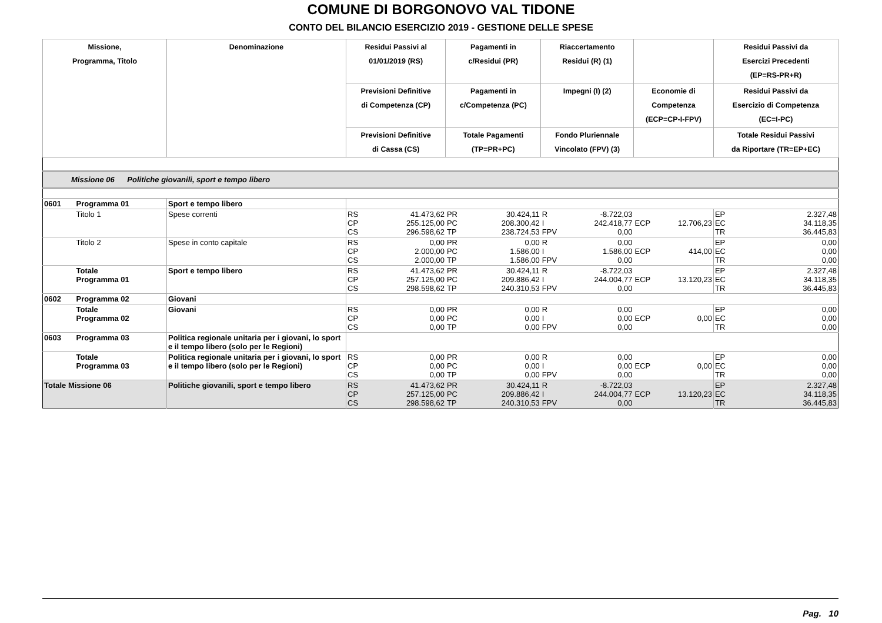COMUNE DI BORGONOVO VAL TIDONE
CONTO DEL BILANCIO ESERCIZIO 2019 - GESTIONE DELLE SPESE
| Missione, Programma, Titolo | | Denominazione | Residui Passivi al 01/01/2019 (RS) | | Pagamenti in c/Residui (PR) | | Riaccertamento Residui (R) (1) | | | | Residui Passivi da Esercizi Precedenti (EP=RS-PR+R) | |
| --- | --- | --- | --- | --- | --- | --- | --- | --- | --- | --- | --- | --- |
| | | | Previsioni Definitive di Competenza (CP) | | Pagamenti in c/Competenza (PC) | | Impegni (I) (2) | | Economie di Competenza (ECP=CP-I-FPV) | | Residui Passivi da Esercizio di Competenza (EC=I-PC) | |
| | | | Previsioni Definitive di Cassa (CS) | | Totale Pagamenti (TP=PR+PC) | | Fondo Pluriennale Vincolato (FPV) (3) | | | | Totale Residui Passivi da Riportare (TR=EP+EC) | |
| Missione 06 Politiche giovanili, sport e tempo libero | | | | | | | | | | | | |
| 0601 | Programma 01 | Sport e tempo libero | | | | | | | | | | |
| | Titolo 1 | Spese correnti | RS CP CS | 41.473,62 255.125,00 296.598,62 | PR PC TP | 30.424,11 208.300,42 238.724,53 | R I FPV | -8.722,03 242.418,77 0,00 | ECP | 12.706,23 | EP EC TR | 2.327,48 34.118,35 36.445,83 |
| | Titolo 2 | Spese in conto capitale | RS CP CS | 0,00 2.000,00 2.000,00 | PR PC TP | 0,00 1.586,00 1.586,00 | R I FPV | 0,00 1.586,00 0,00 | ECP | 414,00 | EP EC TR | 0,00 0,00 0,00 |
| | Totale Programma 01 | Sport e tempo libero | RS CP CS | 41.473,62 257.125,00 298.598,62 | PR PC TP | 30.424,11 209.886,42 240.310,53 | R I FPV | -8.722,03 244.004,77 0,00 | ECP | 13.120,23 | EP EC TR | 2.327,48 34.118,35 36.445,83 |
| 0602 | Programma 02 | Giovani | | | | | | | | | | |
| | Totale Programma 02 | Giovani | RS CP CS | 0,00 0,00 0,00 | PR PC TP | 0,00 0,00 0,00 | R I FPV | 0,00 0,00 0,00 | ECP | 0,00 | EP EC TR | 0,00 0,00 0,00 |
| 0603 | Programma 03 | Politica regionale unitaria per i giovani, lo sport e il tempo libero (solo per le Regioni) | | | | | | | | | | |
| | Totale Programma 03 | Politica regionale unitaria per i giovani, lo sport e il tempo libero (solo per le Regioni) | RS CP CS | 0,00 0,00 0,00 | PR PC TP | 0,00 0,00 0,00 | R I FPV | 0,00 0,00 0,00 | ECP | 0,00 | EP EC TR | 0,00 0,00 0,00 |
| Totale Missione 06 | | Politiche giovanili, sport e tempo libero | RS CP CS | 41.473,62 257.125,00 298.598,62 | PR PC TP | 30.424,11 209.886,42 240.310,53 | R I FPV | -8.722,03 244.004,77 0,00 | ECP | 13.120,23 | EP EC TR | 2.327,48 34.118,35 36.445,83 |
Pag. 10